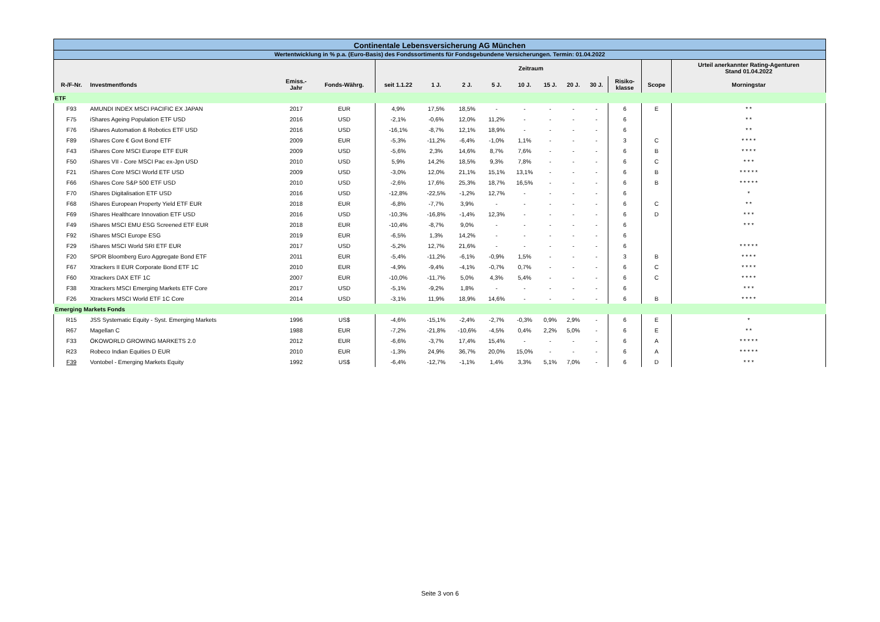| Continentale Lebensversicherung AG München | | | | | | | | | | | | | | |
| Wertentwicklung in % p.a. (Euro-Basis) des Fondssortiments für Fondsgebundene Versicherungen. Termin: 01.04.2022 | | | | | | | | | | | | | | |
| | | | | | Zeitraum | | | | | | | | | Urteil anerkannter Rating-Agenturen Stand 01.04.2022 |
| R-/F-Nr. | Investmentfonds | Emiss.- Jahr | Fonds-Währg. | seit 1.1.22 | 1 J. | 2 J. | 5 J. | 10 J. | 15 J. | 20 J. | 30 J. | Risiko- klasse | Scope | Morningstar |
| ETF | | | | | | | | | | | | | | |
| F93 | AMUNDI INDEX MSCI PACIFIC EX JAPAN | 2017 | EUR | 4,9% | 17,5% | 18,5% | - | - | - | - | - | 6 | E | * * |
| F75 | iShares Ageing Population ETF USD | 2016 | USD | -2,1% | -0,6% | 12,0% | 11,2% | - | - | - | - | 6 | | * * |
| F76 | iShares Automation & Robotics ETF USD | 2016 | USD | -16,1% | -8,7% | 12,1% | 18,9% | - | - | - | - | 6 | | * * |
| F89 | iShares Core € Govt Bond ETF | 2009 | EUR | -5,3% | -11,2% | -6,4% | -1,0% | 1,1% | - | - | - | 3 | C | * * * * |
| F43 | iShares Core MSCI Europe ETF EUR | 2009 | USD | -5,6% | 2,3% | 14,6% | 8,7% | 7,6% | - | - | - | 6 | B | * * * * |
| F50 | iShares VII - Core MSCI Pac ex-Jpn USD | 2010 | USD | 5,9% | 14,2% | 18,5% | 9,3% | 7,8% | - | - | - | 6 | C | * * * |
| F21 | iShares Core MSCI World ETF USD | 2009 | USD | -3,0% | 12,0% | 21,1% | 15,1% | 13,1% | - | - | - | 6 | B | * * * * * |
| F66 | iShares Core S&P 500 ETF USD | 2010 | USD | -2,6% | 17,6% | 25,3% | 18,7% | 16,5% | - | - | - | 6 | B | * * * * * |
| F70 | iShares Digitalisation ETF USD | 2016 | USD | -12,8% | -22,5% | -1,2% | 12,7% | - | - | - | - | 6 | | * |
| F68 | iShares European Property Yield ETF EUR | 2018 | EUR | -6,8% | -7,7% | 3,9% | - | - | - | - | - | 6 | C | * * |
| F69 | iShares Healthcare Innovation ETF USD | 2016 | USD | -10,3% | -16,8% | -1,4% | 12,3% | - | - | - | - | 6 | D | * * * |
| F49 | iShares MSCI EMU ESG Screened ETF EUR | 2018 | EUR | -10,4% | -8,7% | 9,0% | - | - | - | - | - | 6 | | * * * |
| F92 | iShares MSCI Europe ESG | 2019 | EUR | -6,5% | 1,3% | 14,2% | - | - | - | - | - | 6 | | |
| F29 | iShares MSCI World SRI ETF EUR | 2017 | USD | -5,2% | 12,7% | 21,6% | - | - | - | - | - | 6 | | * * * * * |
| F20 | SPDR Bloomberg Euro Aggregate Bond ETF | 2011 | EUR | -5,4% | -11,2% | -6,1% | -0,9% | 1,5% | - | - | - | 3 | B | * * * * |
| F67 | Xtrackers II EUR Corporate Bond ETF 1C | 2010 | EUR | -4,9% | -9,4% | -4,1% | -0,7% | 0,7% | - | - | - | 6 | C | * * * * |
| F60 | Xtrackers DAX ETF 1C | 2007 | EUR | -10,0% | -11,7% | 5,0% | 4,3% | 5,4% | - | - | - | 6 | C | * * * * |
| F38 | Xtrackers MSCI Emerging Markets ETF Core | 2017 | USD | -5,1% | -9,2% | 1,8% | - | - | - | - | - | 6 | | * * * |
| F26 | Xtrackers MSCI World ETF 1C Core | 2014 | USD | -3,1% | 11,9% | 18,9% | 14,6% | - | - | - | - | 6 | B | * * * * |
| Emerging Markets Fonds | | | | | | | | | | | | | | |
| R15 | JSS Systematic Equity - Syst. Emerging Markets | 1996 | US$ | -4,6% | -15,1% | -2,4% | -2,7% | -0,3% | 0,9% | 2,9% | - | 6 | E | * |
| R67 | Magellan C | 1988 | EUR | -7,2% | -21,8% | -10,6% | -4,5% | 0,4% | 2,2% | 5,0% | - | 6 | E | * * |
| F33 | ÖKOWORLD GROWING MARKETS 2.0 | 2012 | EUR | -6,6% | -3,7% | 17,4% | 15,4% | - | - | - | - | 6 | A | * * * * * |
| R23 | Robeco Indian Equities D EUR | 2010 | EUR | -1,3% | 24,9% | 36,7% | 20,0% | 15,0% | - | - | - | 6 | A | * * * * * |
| F39 | Vontobel - Emerging Markets Equity | 1992 | US$ | -6,4% | -12,7% | -1,1% | 1,4% | 3,3% | 5,1% | 7,0% | - | 6 | D | * * * |
Seite 3 von 6